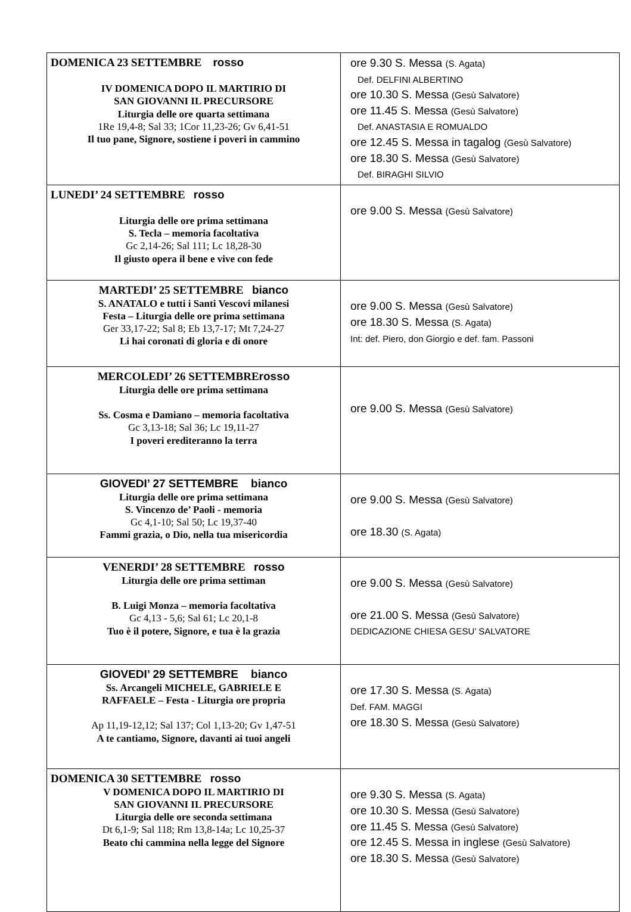| DOMENICA 23 SETTEMBRE rosso IV DOMENICA DOPO IL MARTIRIO DI SAN GIOVANNI IL PRECURSORE Liturgia delle ore quarta settimana 1Re 19,4-8; Sal 33; 1Cor 11,23-26; Gv 6,41-51 Il tuo pane, Signore, sostiene i poveri in cammino | ore 9.30 S. Messa (S. Agata) Def. DELFINI ALBERTINO ore 10.30 S. Messa (Gesù Salvatore) ore 11.45 S. Messa (Gesù Salvatore) Def. ANASTASIA E ROMUALDO ore 12.45 S. Messa in tagalog (Gesù Salvatore) ore 18.30 S. Messa (Gesù Salvatore) Def. BIRAGHI SILVIO |
| LUNEDI’ 24 SETTEMBRE rosso Liturgia delle ore prima settimana S. Tecla – memoria facoltativa Gc 2,14-26; Sal 111; Lc 18,28-30 Il giusto opera il bene e vive con fede | ore 9.00 S. Messa (Gesù Salvatore) |
| MARTEDI’ 25 SETTEMBRE bianco S. ANATALO e tutti i Santi Vescovi milanesi Festa – Liturgia delle ore prima settimana Ger 33,17-22; Sal 8; Eb 13,7-17; Mt 7,24-27 Li hai coronati di gloria e di onore | ore 9.00 S. Messa (Gesù Salvatore) ore 18.30 S. Messa (S. Agata) Int: def. Piero, don Giorgio e def. fam. Passoni |
| MERCOLEDI’ 26 SETTEMBRE rosso Liturgia delle ore prima settimana Ss. Cosma e Damiano – memoria facoltativa Gc 3,13-18; Sal 36; Lc 19,11-27 I poveri erediteranno la terra | ore 9.00 S. Messa (Gesù Salvatore) |
| GIOVEDI’ 27 SETTEMBRE bianco Liturgia delle ore prima settimana S. Vincenzo de’ Paoli - memoria Gc 4,1-10; Sal 50; Lc 19,37-40 Fammi grazia, o Dio, nella tua misericordia | ore 9.00 S. Messa (Gesù Salvatore) ore 18.30 (S. Agata) |
| VENERDI’ 28 SETTEMBRE rosso Liturgia delle ore prima settiman B. Luigi Monza – memoria facoltativa Gc 4,13 - 5,6; Sal 61; Lc 20,1-8 Tuo è il potere, Signore, e tua è la grazia | ore 9.00 S. Messa (Gesù Salvatore) ore 21.00 S. Messa (Gesù Salvatore) DEDICAZIONE CHIESA GESU’ SALVATORE |
| GIOVEDI’ 29 SETTEMBRE bianco Ss. Arcangeli MICHELE, GABRIELE E RAFFAELE – Festa - Liturgia ore propria Ap 11,19-12,12; Sal 137; Col 1,13-20; Gv 1,47-51 A te cantiamo, Signore, davanti ai tuoi angeli | ore 17.30 S. Messa (S. Agata) Def. FAM. MAGGI ore 18.30 S. Messa (Gesù Salvatore) |
| DOMENICA 30 SETTEMBRE rosso V DOMENICA DOPO IL MARTIRIO DI SAN GIOVANNI IL PRECURSORE Liturgia delle ore seconda settimana Dt 6,1-9; Sal 118; Rm 13,8-14a; Lc 10,25-37 Beato chi cammina nella legge del Signore | ore 9.30 S. Messa (S. Agata) ore 10.30 S. Messa (Gesù Salvatore) ore 11.45 S. Messa (Gesù Salvatore) ore 12.45 S. Messa in inglese (Gesù Salvatore) ore 18.30 S. Messa (Gesù Salvatore) |